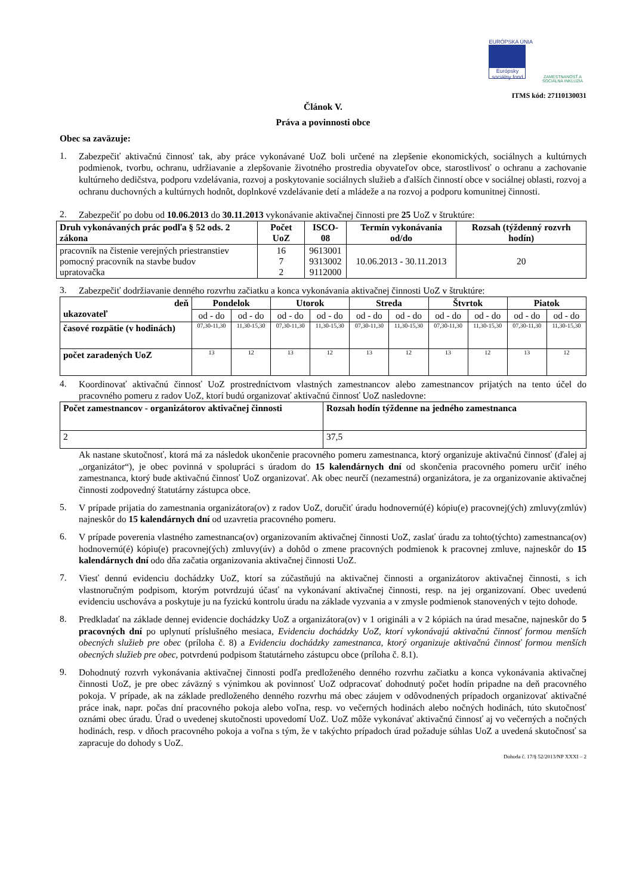EURÓPSKA ÚNIA
Európsky sociálny fond
ZAMESTNANOSŤ A SOCIÁLNA INKLÚZIA
ITMS kód: 27110130031
Článok V.
Práva a povinnosti obce
Obec sa zaväzuje:
1.
Zabezpečiť aktivačnú činnosť tak, aby práce vykonávané UoZ boli určené na zlepšenie ekonomických, sociálnych a kultúrnych podmienok, tvorbu, ochranu, udržiavanie a zlepšovanie životného prostredia obyvateľov obce, starostlivosť o ochranu a zachovanie kultúrneho dedičstva, podporu vzdelávania, rozvoj a poskytovanie sociálnych služieb a ďalších činností obce v sociálnej oblasti, rozvoj a ochranu duchovných a kultúrnych hodnôt, doplnkové vzdelávanie detí a mládeže a na rozvoj a podporu komunitnej činnosti.
2.
Zabezpečiť po dobu od 10.06.2013 do 30.11.2013 vykonávanie aktivačnej činnosti pre 25 UoZ v štruktúre:
| Druh vykonávaných prác podľa § 52 ods. 2 zákona | Počet UoZ | ISCO-08 | Termín vykonávania od/do | Rozsah (týždenný rozvrh hodín) |
| --- | --- | --- | --- | --- |
| pracovník na čistenie verejných priestranstiev pomocný pracovník na stavbe budov upratovačka | 16 7 2 | 9613001 9313002 9112000 | 10.06.2013 - 30.11.2013 | 20 |
3.
Zabezpečiť dodržiavanie denného rozvrhu začiatku a konca vykonávania aktivačnej činnosti UoZ v štruktúre:
| deň ukazovateľ | Pondelok | | Utorok | | Streda | | Štvrtok | | Piatok | |
| --- | --- | --- | --- | --- | --- | --- | --- | --- | --- | --- |
| | od - do | od - do | od - do | od - do | od - do | od - do | od - do | od - do | od - do | od - do |
| časové rozpätie (v hodinách) | 07,30-11,30 | 11,30-15,30 | 07,30-11,30 | 11,30-15,30 | 07,30-11,30 | 11,30-15,30 | 07,30-11,30 | 11,30-15,30 | 07,30-11,30 | 11,30-15,30 |
| počet zaradených UoZ | 13 | 12 | 13 | 12 | 13 | 12 | 13 | 12 | 13 | 12 |
4.
Koordinovať aktivačnú činnosť UoZ prostredníctvom vlastných zamestnancov alebo zamestnancov prijatých na tento účel do pracovného pomeru z radov UoZ, ktorí budú organizovať aktivačnú činnosť UoZ nasledovne:
| Počet zamestnancov - organizátorov aktivačnej činnosti | Rozsah hodín týždenne na jedného zamestnanca |
| --- | --- |
| 2 | 37,5 |
Ak nastane skutočnosť, ktorá má za následok ukončenie pracovného pomeru zamestnanca, ktorý organizuje aktivačnú činnosť (ďalej aj „organizátor“), je obec povinná v spolupráci s úradom do 15 kalendárnych dní od skončenia pracovného pomeru určiť iného zamestnanca, ktorý bude aktivačnú činnosť UoZ organizovať. Ak obec neurčí (nezamestná) organizátora, je za organizovanie aktivačnej činnosti zodpovedný štatutárny zástupca obce.
5.
V prípade prijatia do zamestnania organizátora(ov) z radov UoZ, doručiť úradu hodnovernú(é) kópiu(e) pracovnej(ých) zmluvy(zmlúv) najneskôr do 15 kalendárnych dní od uzavretia pracovného pomeru.
6.
V prípade poverenia vlastného zamestnanca(ov) organizovaním aktivačnej činnosti UoZ, zaslať úradu za tohto(týchto) zamestnanca(ov) hodnovernú(é) kópiu(e) pracovnej(ých) zmluvy(úv) a dohôd o zmene pracovných podmienok k pracovnej zmluve, najneskôr do 15 kalendárnych dní odo dňa začatia organizovania aktivačnej činnosti UoZ.
7.
Viesť dennú evidenciu dochádzky UoZ, ktorí sa zúčastňujú na aktivačnej činnosti a organizátorov aktivačnej činnosti, s ich vlastnoručným podpisom, ktorým potvrdzujú účasť na vykonávaní aktivačnej činnosti, resp. na jej organizovaní. Obec uvedenú evidenciu uschováva a poskytuje ju na fyzickú kontrolu úradu na základe vyzvania a v zmysle podmienok stanovených v tejto dohode.
8.
Predkladať na základe dennej evidencie dochádzky UoZ a organizátora(ov) v 1 origináli a v 2 kópiách na úrad mesačne, najneskôr do 5 pracovných dní po uplynutí príslušného mesiaca, Evidenciu dochádzky UoZ, ktorí vykonávajú aktivačnú činnosť formou menších obecných služieb pre obec (príloha č. 8) a Evidenciu dochádzky zamestnanca, ktorý organizuje aktivačnú činnosť formou menších obecných služieb pre obec, potvrdenú podpisom štatutárneho zástupcu obce (príloha č. 8.1).
9.
Dohodnutý rozvrh vykonávania aktivačnej činnosti podľa predloženého denného rozvrhu začiatku a konca vykonávania aktivačnej činnosti UoZ, je pre obec záväzný s výnimkou ak povinnosť UoZ odpracovať dohodnutý počet hodín pripadne na deň pracovného pokoja. V prípade, ak na základe predloženého denného rozvrhu má obec záujem v odôvodnených prípadoch organizovať aktivačné práce inak, napr. počas dní pracovného pokoja alebo voľna, resp. vo večerných hodinách alebo nočných hodinách, túto skutočnosť oznámi obec úradu. Úrad o uvedenej skutočnosti upovedomí UoZ. UoZ môže vykonávať aktivačnú činnosť aj vo večerných a nočných hodinách, resp. v dňoch pracovného pokoja a voľna s tým, že v takýchto prípadoch úrad požaduje súhlas UoZ a uvedená skutočnosť sa zapracuje do dohody s UoZ.
Dohoda č. 17/§ 52/2013/NP XXXI – 2